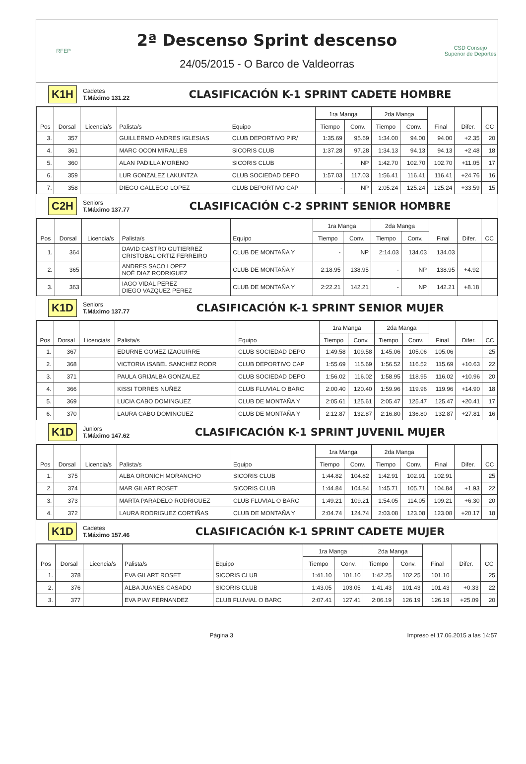RFEP
2ª Descenso Sprint descenso
24/05/2015 - O Barco de Valdeorras
CSD Consejo Superior de Deportes
K1H
Cadetes
T.Máximo 131.22
CLASIFICACIÓN K-1 SPRINT CADETE HOMBRE
| Pos | Dorsal | Licencia/s | Palista/s | Equipo | 1ra Manga | | 2da Manga | | Final | Difer. | CC |
| --- | --- | --- | --- | --- | --- | --- | --- | --- | --- | --- | --- |
| | | | | | Tiempo | Conv. | Tiempo | Conv. | | | |
| 3. | 357 | | GUILLERMO ANDRES IGLESIAS | CLUB DEPORTIVO PIR/ | 1:35.69 | 95.69 | 1:34.00 | 94.00 | 94.00 | +2.35 | 20 |
| 4. | 361 | | MARC OCON MIRALLES | SICORIS CLUB | 1:37.28 | 97.28 | 1:34.13 | 94.13 | 94.13 | +2.48 | 18 |
| 5. | 360 | | ALAN PADILLA MORENO | SICORIS CLUB | - | NP | 1:42.70 | 102.70 | 102.70 | +11.05 | 17 |
| 6. | 359 | | LUR GONZALEZ LAKUNTZA | CLUB SOCIEDAD DEPO | 1:57.03 | 117.03 | 1:56.41 | 116.41 | 116.41 | +24.76 | 16 |
| 7. | 358 | | DIEGO GALLEGO LOPEZ | CLUB DEPORTIVO CAP | - | NP | 2:05.24 | 125.24 | 125.24 | +33.59 | 15 |
C2H
Seniors
T.Máximo 137.77
CLASIFICACIÓN C-2 SPRINT SENIOR HOMBRE
| Pos | Dorsal | Licencia/s | Palista/s | Equipo | 1ra Manga | | 2da Manga | | Final | Difer. | CC |
| --- | --- | --- | --- | --- | --- | --- | --- | --- | --- | --- | --- |
| | | | | | Tiempo | Conv. | Tiempo | Conv. | | | |
| 1. | 364 | | DAVID CASTRO GUTIERREZ CRISTOBAL ORTIZ FERREIRO | CLUB DE MONTAÑA Y | - | NP | 2:14.03 | 134.03 | 134.03 | | |
| 2. | 365 | | ANDRES SACO LOPEZ NOÉ DIAZ RODRIGUEZ | CLUB DE MONTAÑA Y | 2:18.95 | 138.95 | - | NP | 138.95 | +4.92 | |
| 3. | 363 | | IAGO VIDAL PEREZ DIEGO VAZQUEZ PEREZ | CLUB DE MONTAÑA Y | 2:22.21 | 142.21 | - | NP | 142.21 | +8.18 | |
K1D
Seniors
T.Máximo 137.77
CLASIFICACIÓN K-1 SPRINT SENIOR MUJER
| Pos | Dorsal | Licencia/s | Palista/s | Equipo | 1ra Manga | | 2da Manga | | Final | Difer. | CC |
| --- | --- | --- | --- | --- | --- | --- | --- | --- | --- | --- | --- |
| | | | | | Tiempo | Conv. | Tiempo | Conv. | | | |
| 1. | 367 | | EDURNE GOMEZ IZAGUIRRE | CLUB SOCIEDAD DEPO | 1:49.58 | 109.58 | 1:45.06 | 105.06 | 105.06 | | 25 |
| 2. | 368 | | VICTORIA ISABEL SANCHEZ RODR | CLUB DEPORTIVO CAP | 1:55.69 | 115.69 | 1:56.52 | 116.52 | 115.69 | +10.63 | 22 |
| 3. | 371 | | PAULA GRIJALBA GONZALEZ | CLUB SOCIEDAD DEPO | 1:56.02 | 116.02 | 1:58.95 | 118.95 | 116.02 | +10.96 | 20 |
| 4. | 366 | | KISSI TORRES NUÑEZ | CLUB FLUVIAL O BARC | 2:00.40 | 120.40 | 1:59.96 | 119.96 | 119.96 | +14.90 | 18 |
| 5. | 369 | | LUCIA CABO DOMINGUEZ | CLUB DE MONTAÑA Y | 2:05.61 | 125.61 | 2:05.47 | 125.47 | 125.47 | +20.41 | 17 |
| 6. | 370 | | LAURA CABO DOMINGUEZ | CLUB DE MONTAÑA Y | 2:12.87 | 132.87 | 2:16.80 | 136.80 | 132.87 | +27.81 | 16 |
K1D
Juniors
T.Máximo 147.62
CLASIFICACIÓN K-1 SPRINT JUVENIL MUJER
| Pos | Dorsal | Licencia/s | Palista/s | Equipo | 1ra Manga | | 2da Manga | | Final | Difer. | CC |
| --- | --- | --- | --- | --- | --- | --- | --- | --- | --- | --- | --- |
| | | | | | Tiempo | Conv. | Tiempo | Conv. | | | |
| 1. | 375 | | ALBA ORONICH MORANCHO | SICORIS CLUB | 1:44.82 | 104.82 | 1:42.91 | 102.91 | 102.91 | | 25 |
| 2. | 374 | | MAR GILART ROSET | SICORIS CLUB | 1:44.84 | 104.84 | 1:45.71 | 105.71 | 104.84 | +1.93 | 22 |
| 3. | 373 | | MARTA PARADELO RODRIGUEZ | CLUB FLUVIAL O BARC | 1:49.21 | 109.21 | 1:54.05 | 114.05 | 109.21 | +6.30 | 20 |
| 4. | 372 | | LAURA RODRIGUEZ CORTIÑAS | CLUB DE MONTAÑA Y | 2:04.74 | 124.74 | 2:03.08 | 123.08 | 123.08 | +20.17 | 18 |
K1D
Cadetes
T.Máximo 157.46
CLASIFICACIÓN K-1 SPRINT CADETE MUJER
| Pos | Dorsal | Licencia/s | Palista/s | Equipo | 1ra Manga | | 2da Manga | | Final | Difer. | CC |
| --- | --- | --- | --- | --- | --- | --- | --- | --- | --- | --- | --- |
| | | | | | Tiempo | Conv. | Tiempo | Conv. | | | |
| 1. | 378 | | EVA GILART ROSET | SICORIS CLUB | 1:41.10 | 101.10 | 1:42.25 | 102.25 | 101.10 | | 25 |
| 2. | 376 | | ALBA JUANES CASADO | SICORIS CLUB | 1:43.05 | 103.05 | 1:41.43 | 101.43 | 101.43 | +0.33 | 22 |
| 3. | 377 | | EVA PIAY FERNANDEZ | CLUB FLUVIAL O BARC | 2:07.41 | 127.41 | 2:06.19 | 126.19 | 126.19 | +25.09 | 20 |
Página 3 Impreso el 17.06.2015 a las 14:57